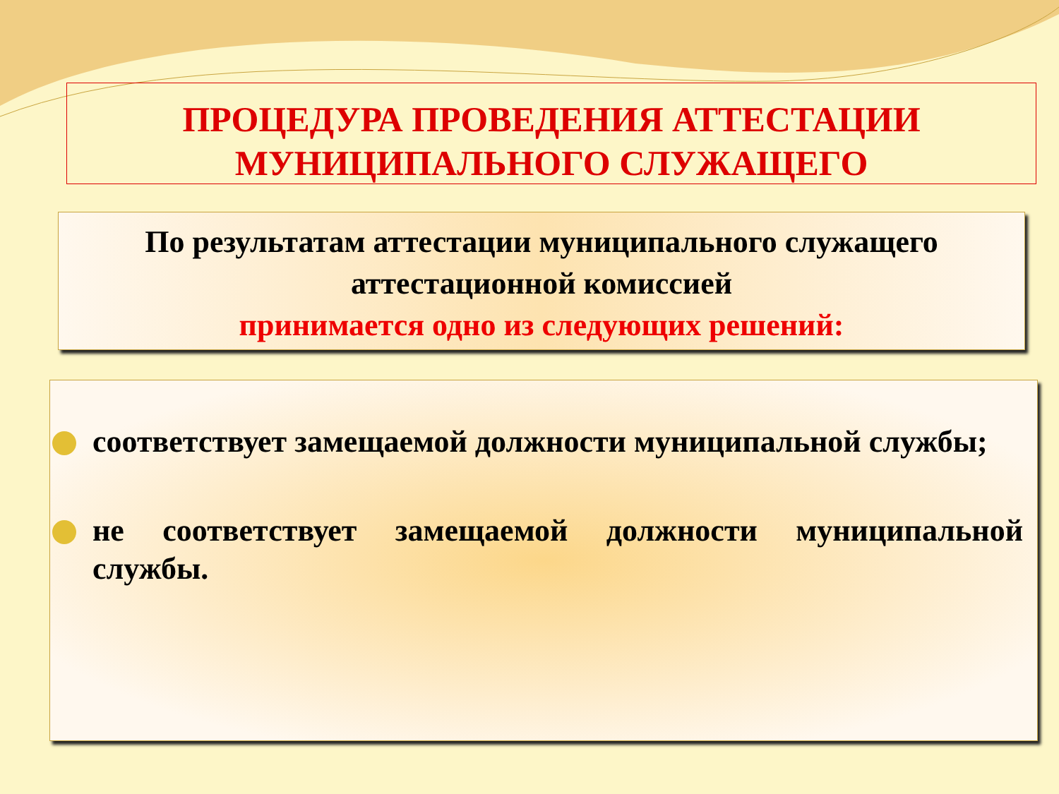ПРОЦЕДУРА ПРОВЕДЕНИЯ АТТЕСТАЦИИ
МУНИЦИПАЛЬНОГО СЛУЖАЩЕГО
По результатам аттестации муниципального служащего
аттестационной комиссией
принимается одно из следующих решений:
соответствует замещаемой должности муниципальной службы;
не соответствует замещаемой должности муниципальной службы.